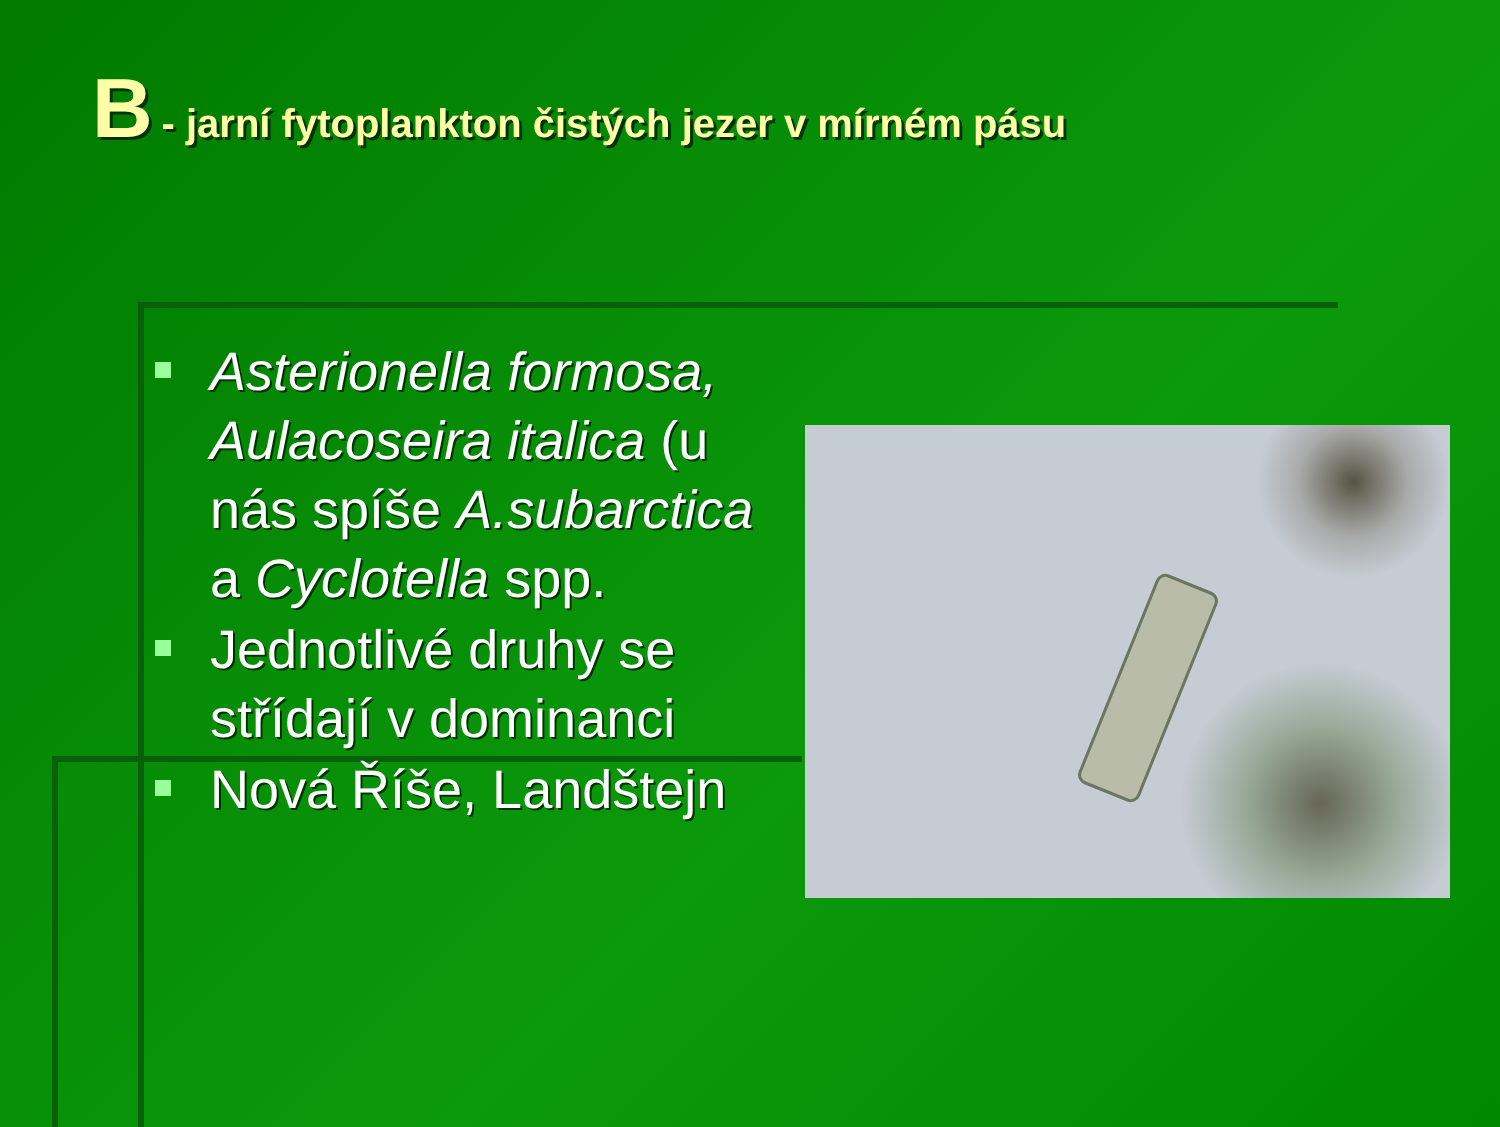B - jarní fytoplankton čistých jezer v mírném pásu
Asterionella formosa, Aulacoseira italica (u nás spíše A.subarctica a Cyclotella spp.
Jednotlivé druhy se střídají v dominanci
Nová Říše, Landštejn